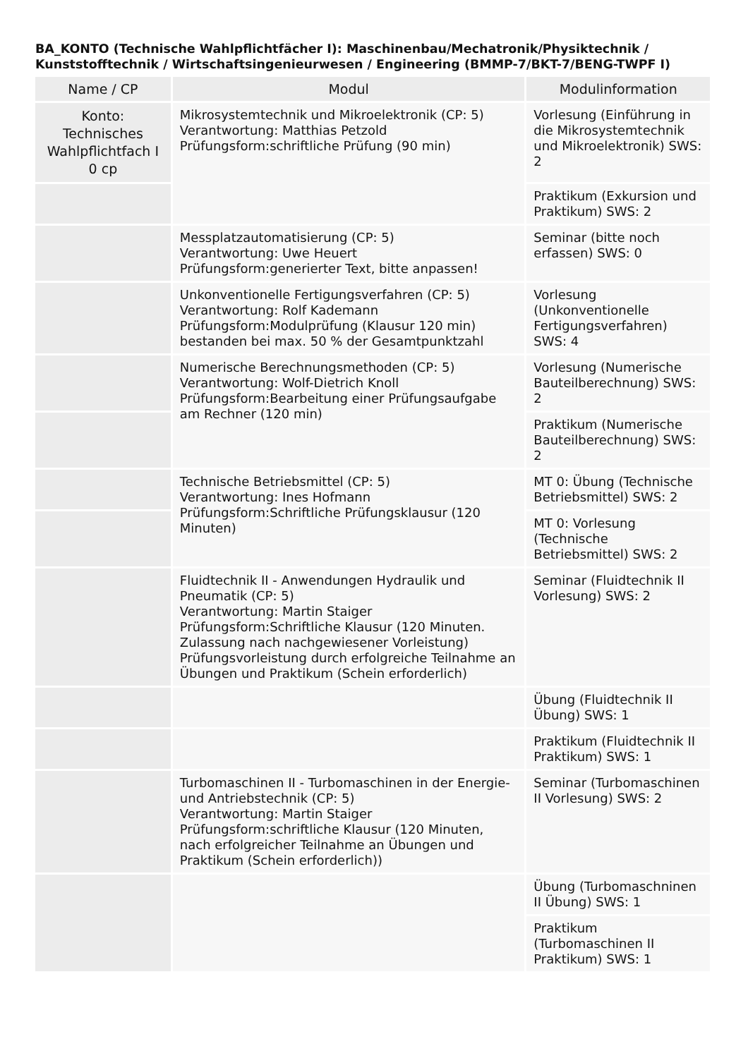BA_KONTO (Technische Wahlpflichtfächer I): Maschinenbau/Mechatronik/Physiktechnik / Kunststofftechnik / Wirtschaftsingenieurwesen / Engineering (BMMP-7/BKT-7/BENG-TWPF I)
| Name / CP | Modul | Modulinformation |
| --- | --- | --- |
| Konto: Technisches Wahlpflichtfach I 0 cp | Mikrosystemtechnik und Mikroelektronik (CP: 5) Verantwortung: Matthias Petzold Prüfungsform:schriftliche Prüfung (90 min) | Vorlesung (Einführung in die Mikrosystemtechnik und Mikroelektronik) SWS: 2 |
| | | Praktikum (Exkursion und Praktikum) SWS: 2 |
| | Messplatzautomatisierung (CP: 5) Verantwortung: Uwe Heuert Prüfungsform:generierter Text, bitte anpassen! | Seminar (bitte noch erfassen) SWS: 0 |
| | Unkonventionelle Fertigungsverfahren (CP: 5) Verantwortung: Rolf Kademann Prüfungsform:Modulprüfung (Klausur 120 min) bestanden bei max. 50 % der Gesamtpunktzahl | Vorlesung (Unkonventionelle Fertigungsverfahren) SWS: 4 |
| | Numerische Berechnungsmethoden (CP: 5) Verantwortung: Wolf-Dietrich Knoll Prüfungsform:Bearbeitung einer Prüfungsaufgabe am Rechner (120 min) | Vorlesung (Numerische Bauteilberechnung) SWS: 2 |
| | | Praktikum (Numerische Bauteilberechnung) SWS: 2 |
| | Technische Betriebsmittel (CP: 5) Verantwortung: Ines Hofmann Prüfungsform:Schriftliche Prüfungsklausur (120 Minuten) | MT 0: Übung (Technische Betriebsmittel) SWS: 2 |
| | | MT 0: Vorlesung (Technische Betriebsmittel) SWS: 2 |
| | Fluidtechnik II - Anwendungen Hydraulik und Pneumatik (CP: 5) Verantwortung: Martin Staiger Prüfungsform:Schriftliche Klausur (120 Minuten. Zulassung nach nachgewiesener Vorleistung) Prüfungsvorleistung durch erfolgreiche Teilnahme an Übungen und Praktikum (Schein erforderlich) | Seminar (Fluidtechnik II Vorlesung) SWS: 2 |
| | | Übung (Fluidtechnik II Übung) SWS: 1 |
| | | Praktikum (Fluidtechnik II Praktikum) SWS: 1 |
| | Turbomaschinen II - Turbomaschinen in der Energie- und Antriebstechnik (CP: 5) Verantwortung: Martin Staiger Prüfungsform:schriftliche Klausur (120 Minuten, nach erfolgreicher Teilnahme an Übungen und Praktikum (Schein erforderlich)) | Seminar (Turbomaschinen II Vorlesung) SWS: 2 |
| | | Übung (Turbomaschninen II Übung) SWS: 1 |
| | | Praktikum (Turbomaschinen II Praktikum) SWS: 1 |